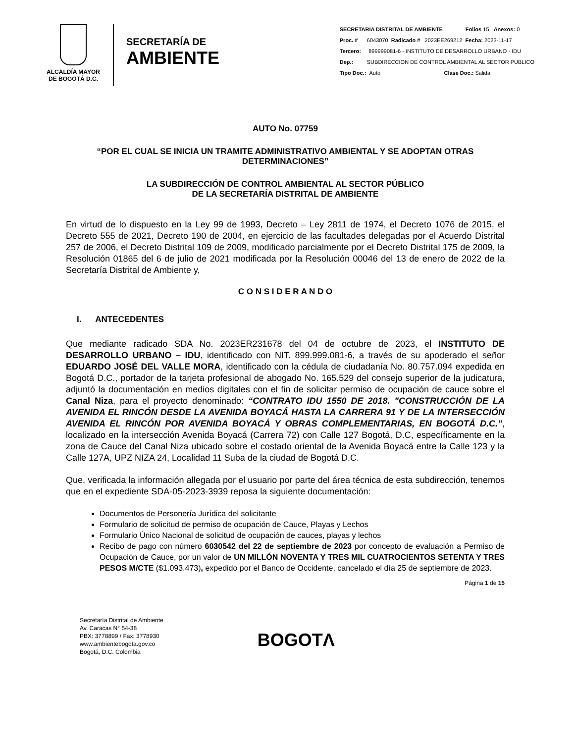ALCALDÍA MAYOR
DE BOGOTÁ D.C.
SECRETARÍA DE
AMBIENTE
SECRETARIA DISTRITAL DE AMBIENTE Folios 15 Anexos: 0
Proc. # 6043070 Radicado # 2023EE269212 Fecha: 2023-11-17
Tercero: 899999081-6 - INSTITUTO DE DESARROLLO URBANO - IDU
Dep.: SUBDIRECCION DE CONTROL AMBIENTAL AL SECTOR PUBLICO
Tipo Doc.: Auto Clase Doc.: Salida
AUTO No. 07759
“POR EL CUAL SE INICIA UN TRAMITE ADMINISTRATIVO AMBIENTAL Y SE ADOPTAN OTRAS DETERMINACIONES”
LA SUBDIRECCIÓN DE CONTROL AMBIENTAL AL SECTOR PÚBLICO
DE LA SECRETARÍA DISTRITAL DE AMBIENTE
En virtud de lo dispuesto en la Ley 99 de 1993, Decreto – Ley 2811 de 1974, el Decreto 1076 de 2015, el Decreto 555 de 2021, Decreto 190 de 2004, en ejercicio de las facultades delegadas por el Acuerdo Distrital 257 de 2006, el Decreto Distrital 109 de 2009, modificado parcialmente por el Decreto Distrital 175 de 2009, la Resolución 01865 del 6 de julio de 2021 modificada por la Resolución 00046 del 13 de enero de 2022 de la Secretaría Distrital de Ambiente y,
C O N S I D E R A N D O
I. ANTECEDENTES
Que mediante radicado SDA No. 2023ER231678 del 04 de octubre de 2023, el INSTITUTO DE DESARROLLO URBANO – IDU, identificado con NIT. 899.999.081-6, a través de su apoderado el señor EDUARDO JOSÉ DEL VALLE MORA, identificado con la cédula de ciudadanía No. 80.757.094 expedida en Bogotá D.C., portador de la tarjeta profesional de abogado No. 165.529 del consejo superior de la judicatura, adjuntó la documentación en medios digitales con el fin de solicitar permiso de ocupación de cauce sobre el Canal Niza, para el proyecto denominado: “CONTRATO IDU 1550 DE 2018. "CONSTRUCCIÓN DE LA AVENIDA EL RINCÓN DESDE LA AVENIDA BOYACÁ HASTA LA CARRERA 91 Y DE LA INTERSECCIÓN AVENIDA EL RINCÓN POR AVENIDA BOYACÁ Y OBRAS COMPLEMENTARIAS, EN BOGOTÁ D.C.”, localizado en la intersección Avenida Boyacá (Carrera 72) con Calle 127 Bogotá, D.C, específicamente en la zona de Cauce del Canal Niza ubicado sobre el costado oriental de la Avenida Boyacá entre la Calle 123 y la Calle 127A, UPZ NIZA 24, Localidad 11 Suba de la ciudad de Bogotá D.C.
Que, verificada la información allegada por el usuario por parte del área técnica de esta subdirección, tenemos que en el expediente SDA-05-2023-3939 reposa la siguiente documentación:
Documentos de Personería Jurídica del solicitante
Formulario de solicitud de permiso de ocupación de Cauce, Playas y Lechos
Formulario Único Nacional de solicitud de ocupación de cauces, playas y lechos
Recibo de pago con número 6030542 del 22 de septiembre de 2023 por concepto de evaluación a Permiso de Ocupación de Cauce, por un valor de UN MILLÓN NOVENTA Y TRES MIL CUATROCIENTOS SETENTA Y TRES PESOS M/CTE ($1.093.473), expedido por el Banco de Occidente, cancelado el día 25 de septiembre de 2023.
Página 1 de 15
Secretaría Distrital de Ambiente
Av. Caracas N° 54-38
PBX: 3778899 / Fax: 3778930
www.ambientebogota.gov.co
Bogotá, D.C. Colombia
BOGOTΛ